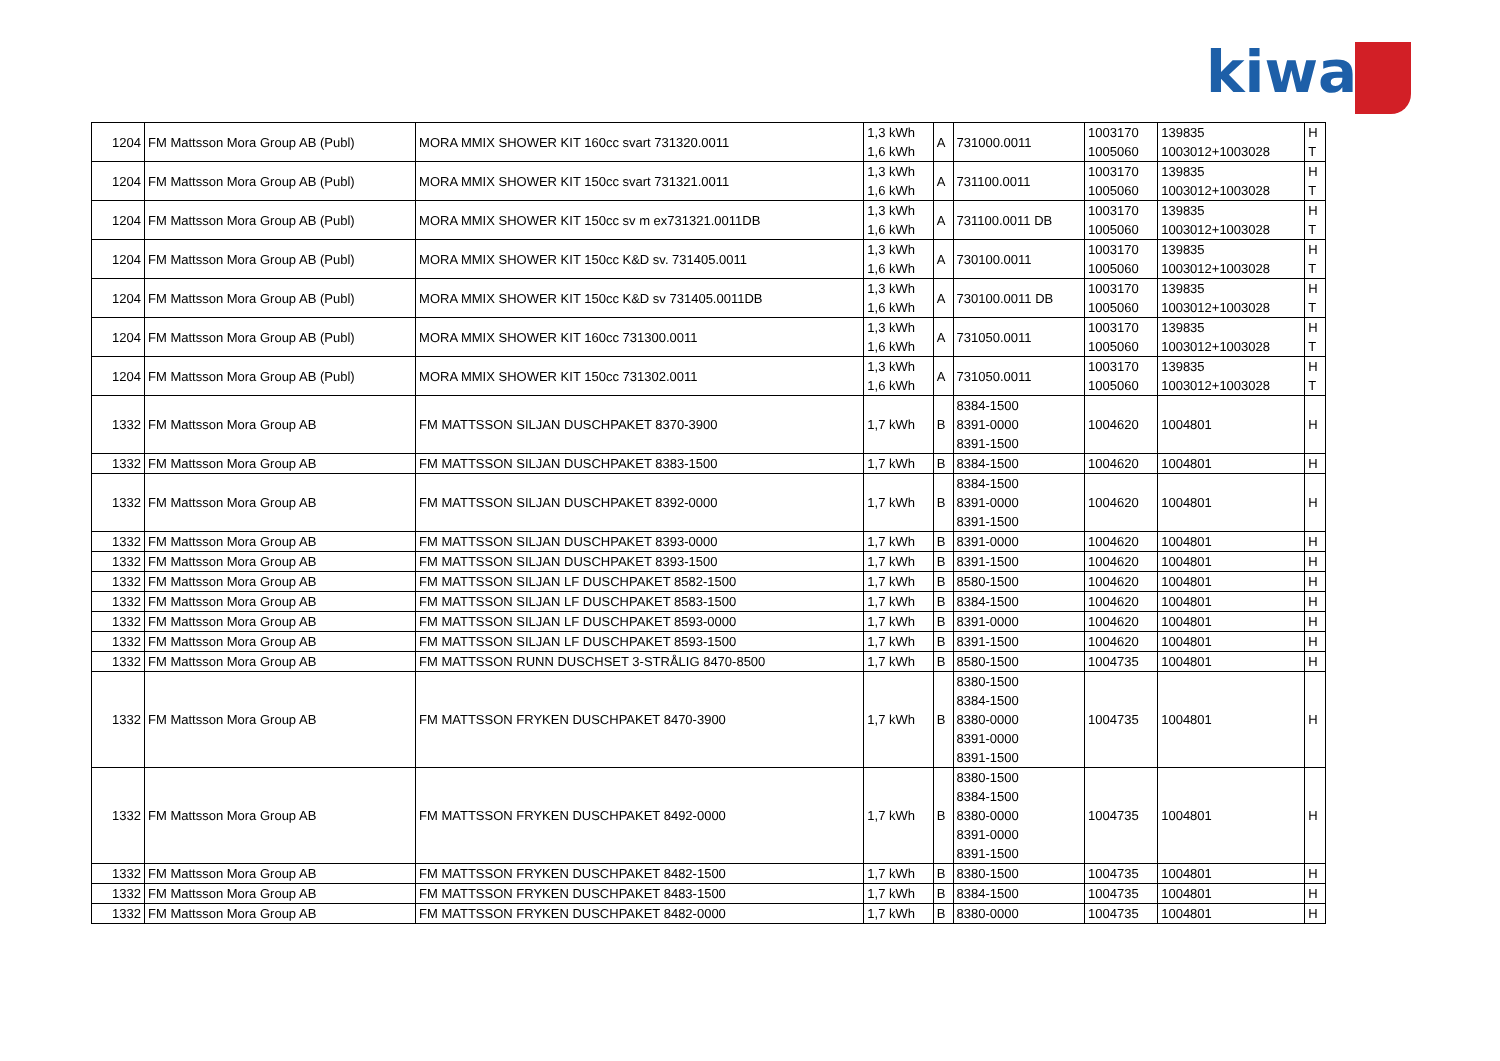kiwa
| 1204 | FM Mattsson Mora Group AB (Publ) | MORA MMIX SHOWER KIT 160cc svart 731320.0011 | 1,3 kWh 1,6 kWh | A | 731000.0011 | 1003170 1005060 | 139835 1003012+1003028 | H T |
| 1204 | FM Mattsson Mora Group AB (Publ) | MORA MMIX SHOWER KIT 150cc svart 731321.0011 | 1,3 kWh 1,6 kWh | A | 731100.0011 | 1003170 1005060 | 139835 1003012+1003028 | H T |
| 1204 | FM Mattsson Mora Group AB (Publ) | MORA MMIX SHOWER KIT 150cc sv m ex731321.0011DB | 1,3 kWh 1,6 kWh | A | 731100.0011 DB | 1003170 1005060 | 139835 1003012+1003028 | H T |
| 1204 | FM Mattsson Mora Group AB (Publ) | MORA MMIX SHOWER KIT 150cc K&D sv. 731405.0011 | 1,3 kWh 1,6 kWh | A | 730100.0011 | 1003170 1005060 | 139835 1003012+1003028 | H T |
| 1204 | FM Mattsson Mora Group AB (Publ) | MORA MMIX SHOWER KIT 150cc K&D sv 731405.0011DB | 1,3 kWh 1,6 kWh | A | 730100.0011 DB | 1003170 1005060 | 139835 1003012+1003028 | H T |
| 1204 | FM Mattsson Mora Group AB (Publ) | MORA MMIX SHOWER KIT 160cc 731300.0011 | 1,3 kWh 1,6 kWh | A | 731050.0011 | 1003170 1005060 | 139835 1003012+1003028 | H T |
| 1204 | FM Mattsson Mora Group AB (Publ) | MORA MMIX SHOWER KIT 150cc 731302.0011 | 1,3 kWh 1,6 kWh | A | 731050.0011 | 1003170 1005060 | 139835 1003012+1003028 | H T |
| 1332 | FM Mattsson Mora Group AB | FM MATTSSON SILJAN DUSCHPAKET 8370-3900 | 1,7 kWh | B | 8384-1500 8391-0000 8391-1500 | 1004620 | 1004801 | H |
| 1332 | FM Mattsson Mora Group AB | FM MATTSSON SILJAN DUSCHPAKET 8383-1500 | 1,7 kWh | B | 8384-1500 | 1004620 | 1004801 | H |
| 1332 | FM Mattsson Mora Group AB | FM MATTSSON SILJAN DUSCHPAKET 8392-0000 | 1,7 kWh | B | 8384-1500 8391-0000 8391-1500 | 1004620 | 1004801 | H |
| 1332 | FM Mattsson Mora Group AB | FM MATTSSON SILJAN DUSCHPAKET 8393-0000 | 1,7 kWh | B | 8391-0000 | 1004620 | 1004801 | H |
| 1332 | FM Mattsson Mora Group AB | FM MATTSSON SILJAN DUSCHPAKET 8393-1500 | 1,7 kWh | B | 8391-1500 | 1004620 | 1004801 | H |
| 1332 | FM Mattsson Mora Group AB | FM MATTSSON SILJAN LF DUSCHPAKET 8582-1500 | 1,7 kWh | B | 8580-1500 | 1004620 | 1004801 | H |
| 1332 | FM Mattsson Mora Group AB | FM MATTSSON SILJAN LF DUSCHPAKET 8583-1500 | 1,7 kWh | B | 8384-1500 | 1004620 | 1004801 | H |
| 1332 | FM Mattsson Mora Group AB | FM MATTSSON SILJAN LF DUSCHPAKET 8593-0000 | 1,7 kWh | B | 8391-0000 | 1004620 | 1004801 | H |
| 1332 | FM Mattsson Mora Group AB | FM MATTSSON SILJAN LF DUSCHPAKET 8593-1500 | 1,7 kWh | B | 8391-1500 | 1004620 | 1004801 | H |
| 1332 | FM Mattsson Mora Group AB | FM MATTSSON RUNN DUSCHSET 3-STRÅLIG 8470-8500 | 1,7 kWh | B | 8580-1500 | 1004735 | 1004801 | H |
| 1332 | FM Mattsson Mora Group AB | FM MATTSSON FRYKEN DUSCHPAKET 8470-3900 | 1,7 kWh | B | 8380-1500 8384-1500 8380-0000 8391-0000 8391-1500 | 1004735 | 1004801 | H |
| 1332 | FM Mattsson Mora Group AB | FM MATTSSON FRYKEN DUSCHPAKET 8492-0000 | 1,7 kWh | B | 8380-1500 8384-1500 8380-0000 8391-0000 8391-1500 | 1004735 | 1004801 | H |
| 1332 | FM Mattsson Mora Group AB | FM MATTSSON FRYKEN DUSCHPAKET 8482-1500 | 1,7 kWh | B | 8380-1500 | 1004735 | 1004801 | H |
| 1332 | FM Mattsson Mora Group AB | FM MATTSSON FRYKEN DUSCHPAKET 8483-1500 | 1,7 kWh | B | 8384-1500 | 1004735 | 1004801 | H |
| 1332 | FM Mattsson Mora Group AB | FM MATTSSON FRYKEN DUSCHPAKET 8482-0000 | 1,7 kWh | B | 8380-0000 | 1004735 | 1004801 | H |